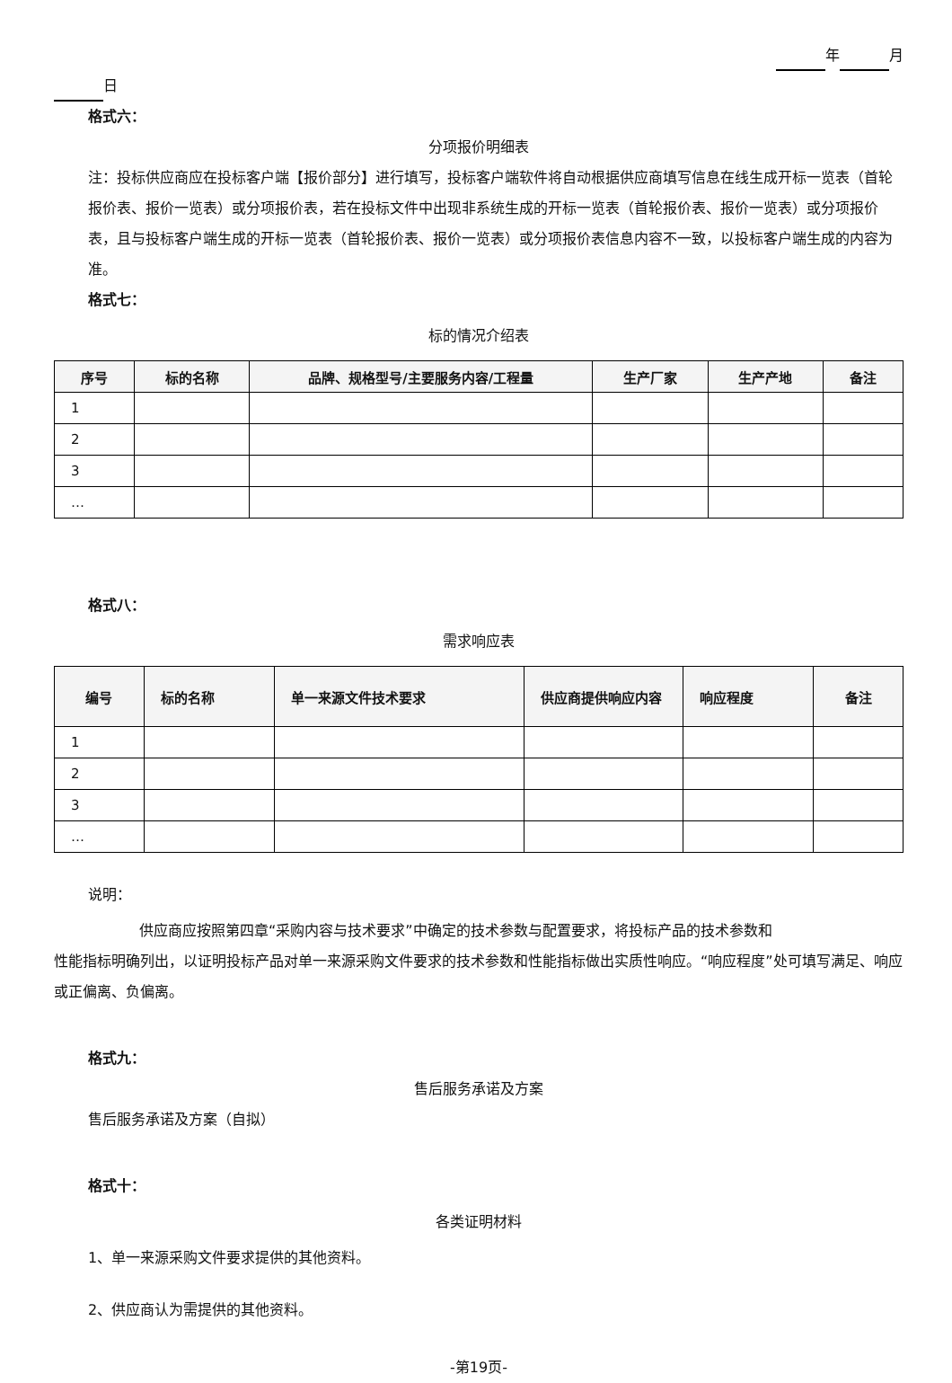年 月
日
格式六：
分项报价明细表
注：投标供应商应在投标客户端【报价部分】进行填写，投标客户端软件将自动根据供应商填写信息在线生成开标一览表（首轮报价表、报价一览表）或分项报价表，若在投标文件中出现非系统生成的开标一览表（首轮报价表、报价一览表）或分项报价表，且与投标客户端生成的开标一览表（首轮报价表、报价一览表）或分项报价表信息内容不一致，以投标客户端生成的内容为准。
格式七：
标的情况介绍表
| 序号 | 标的名称 | 品牌、规格型号/主要服务内容/工程量 | 生产厂家 | 生产产地 | 备注 |
| --- | --- | --- | --- | --- | --- |
| 1 | | | | | |
| 2 | | | | | |
| 3 | | | | | |
| … | | | | | |
格式八：
需求响应表
| 编号 | 标的名称 | 单一来源文件技术要求 | 供应商提供响应内容 | 响应程度 | 备注 |
| --- | --- | --- | --- | --- | --- |
| 1 | | | | | |
| 2 | | | | | |
| 3 | | | | | |
| … | | | | | |
说明：
供应商应按照第四章“采购内容与技术要求”中确定的技术参数与配置要求，将投标产品的技术参数和
性能指标明确列出，以证明投标产品对单一来源采购文件要求的技术参数和性能指标做出实质性响应。“响应程度”处可填写满足、响应或正偏离、负偏离。
格式九：
售后服务承诺及方案
售后服务承诺及方案（自拟）
格式十：
各类证明材料
1、单一来源采购文件要求提供的其他资料。
2、供应商认为需提供的其他资料。
-第19页-